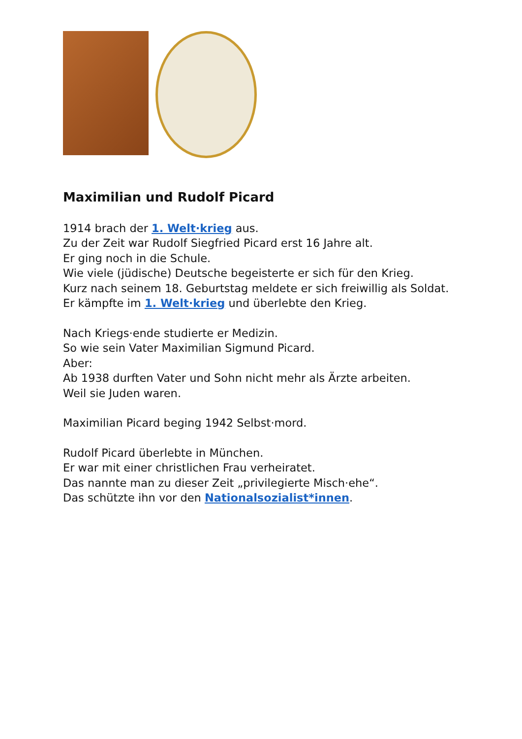Maximilian und Rudolf Picard
1914 brach der 1. Welt·krieg aus.
Zu der Zeit war Rudolf Siegfried Picard erst 16 Jahre alt.
Er ging noch in die Schule.
Wie viele (jüdische) Deutsche begeisterte er sich für den Krieg.
Kurz nach seinem 18. Geburtstag meldete er sich freiwillig als Soldat.
Er kämpfte im 1. Welt·krieg und überlebte den Krieg.
Nach Kriegs·ende studierte er Medizin.
So wie sein Vater Maximilian Sigmund Picard.
Aber:
Ab 1938 durften Vater und Sohn nicht mehr als Ärzte arbeiten.
Weil sie Juden waren.
Maximilian Picard beging 1942 Selbst·mord.
Rudolf Picard überlebte in München.
Er war mit einer christlichen Frau verheiratet.
Das nannte man zu dieser Zeit „privilegierte Misch·ehe“.
Das schützte ihn vor den Nationalsozialist*innen.